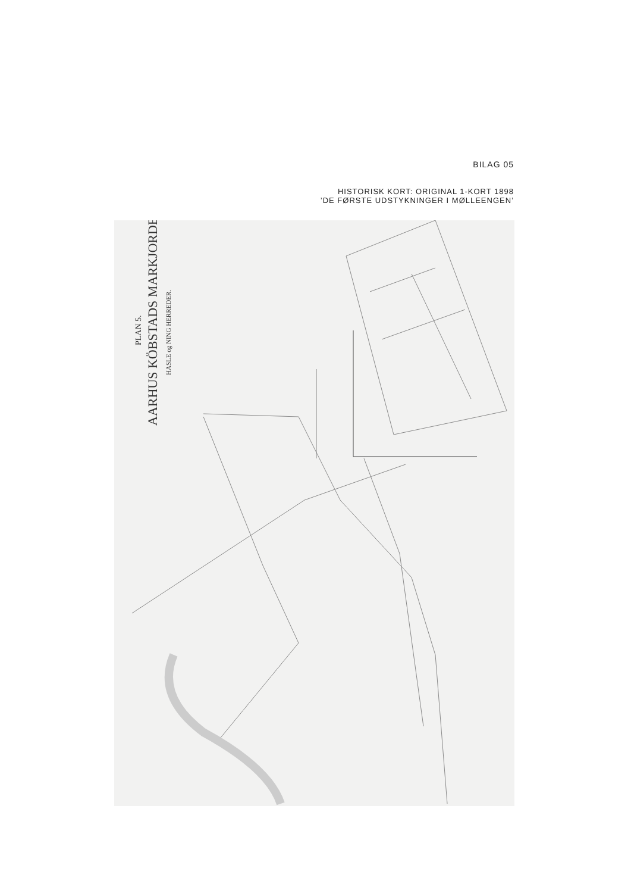BILAG 05
HISTORISK KORT: ORIGINAL 1-KORT 1898
’DE FØRSTE UDSTYKNINGER I MØLLEENGEN’
PLAN 5.
AARHUS KÖBSTADS MARKJORDER
HASLE og NING HERREDER.